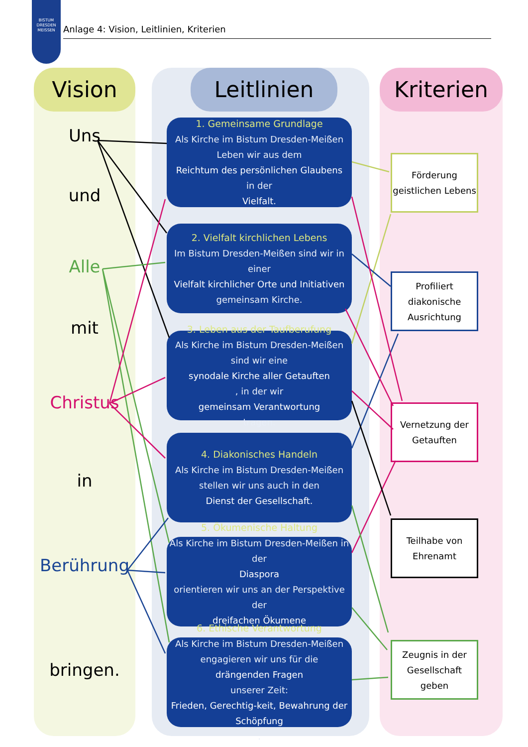BISTUM
DRESDEN
MEISSEN
Anlage 4: Vision, Leitlinien, Kriterien
Vision Leitlinien Kriterien
Uns
und
Alle
mit
Christus
in
Berührung
bringen.
1. Gemeinsame Grundlage
Als Kirche im Bistum Dresden-Meißen Leben wir aus dem
Reichtum des persönlichen Glaubens
in der
Vielfalt.
2. Vielfalt kirchlichen Lebens
Im Bistum Dresden-Meißen sind wir in einer
Vielfalt kirchlicher Orte und Initiativen
gemeinsam Kirche.
3. Leben aus der Taufberufung
Als Kirche im Bistum Dresden-Meißen sind wir eine
synodale Kirche aller Getauften, in der wir
gemeinsam Verantwortung
tragen.
4. Diakonisches Handeln
Als Kirche im Bistum Dresden-Meißen stellen wir uns auch in den
Dienst der Gesellschaft.
5. Ökumenische Haltung
Als Kirche im Bistum Dresden-Meißen in der
Diaspora
orientieren wir uns an der Perspektive der
dreifachen Ökumene.
6. Ethische Verantwortung
Als Kirche im Bistum Dresden-Meißen engagieren wir uns für die
drängenden Fragen
unserer Zeit:
Frieden, Gerechtig-keit, Bewahrung der Schöpfung.
Förderung
geistlichen Lebens
Profiliert
diakonische
Ausrichtung
Vernetzung der
Getauften
Teilhabe von
Ehrenamt
Zeugnis in der
Gesellschaft geben